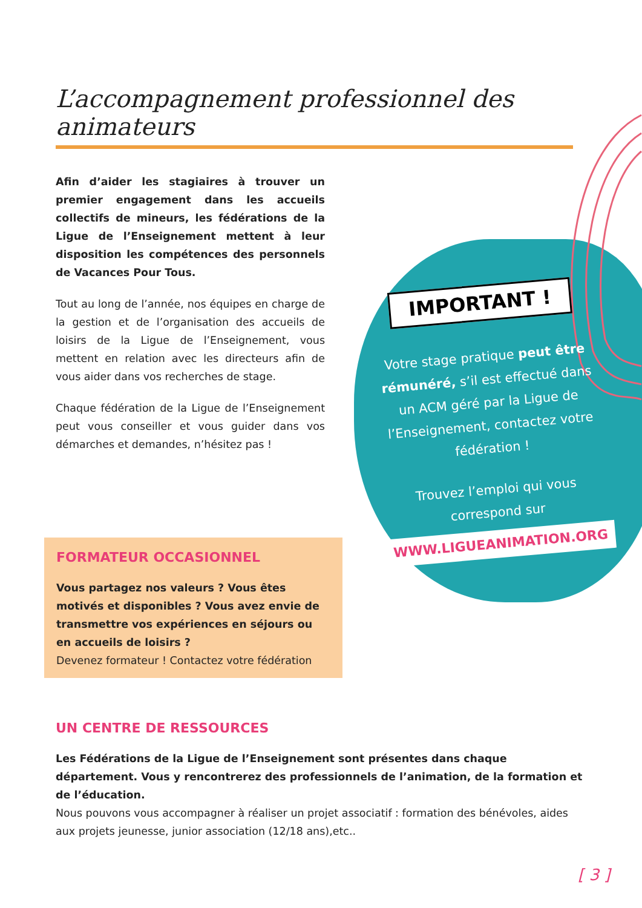L’accompagnement professionnel des animateurs
Afin d’aider les stagiaires à trouver un premier engagement dans les accueils collectifs de mineurs, les fédérations de la Ligue de l’Enseignement mettent à leur disposition les compétences des personnels de Vacances Pour Tous.
Tout au long de l’année, nos équipes en charge de la gestion et de l’organisation des accueils de loisirs de la Ligue de l’Enseignement, vous mettent en relation avec les directeurs afin de vous aider dans vos recherches de stage.
Chaque fédération de la Ligue de l’Enseignement peut vous conseiller et vous guider dans vos démarches et demandes, n’hésitez pas !
IMPORTANT !
Votre stage pratique peut être rémunéré, s’il est effectué dans un ACM géré par la Ligue de l’Enseignement, contactez votre fédération !
Trouvez l’emploi qui vous correspond sur
WWW.LIGUEANIMATION.ORG
FORMATEUR OCCASIONNEL
Vous partagez nos valeurs ? Vous êtes motivés et disponibles ? Vous avez envie de transmettre vos expériences en séjours ou en accueils de loisirs ?
Devenez formateur ! Contactez votre fédération
UN CENTRE DE RESSOURCES
Les Fédérations de la Ligue de l’Enseignement sont présentes dans chaque département. Vous y rencontrerez des professionnels de l’animation, de la formation et de l’éducation.
Nous pouvons vous accompagner à réaliser un projet associatif : formation des bénévoles, aides aux projets jeunesse, junior association (12/18 ans),etc..
[ 3 ]